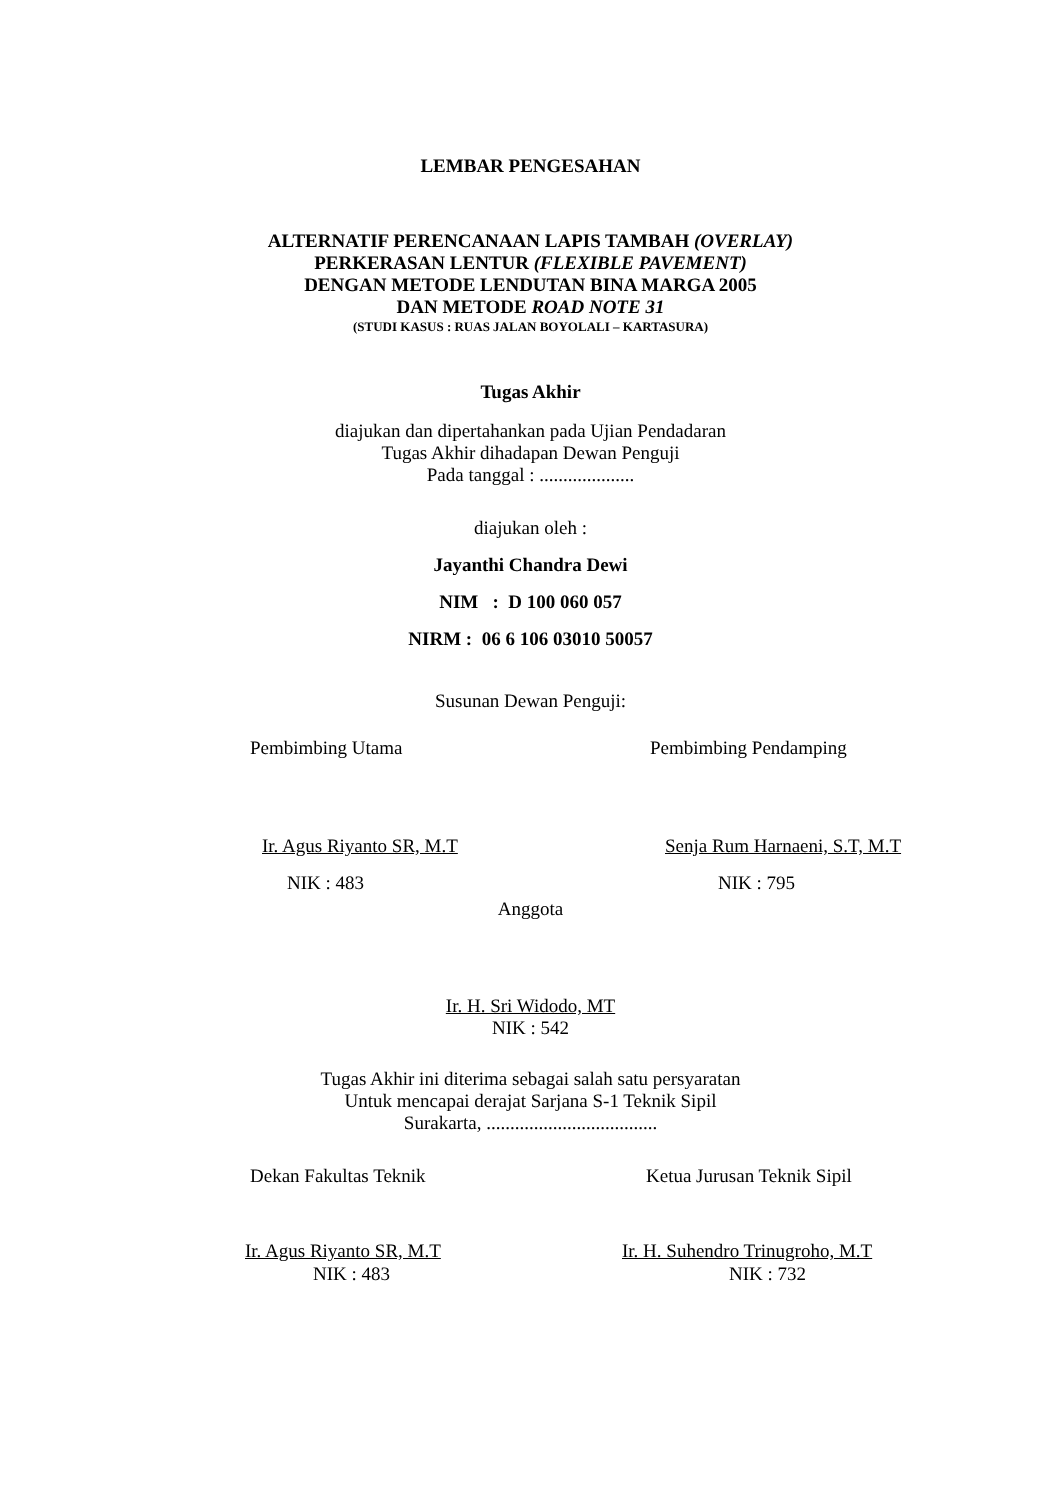LEMBAR PENGESAHAN
ALTERNATIF PERENCANAAN LAPIS TAMBAH (OVERLAY)
PERKERASAN LENTUR (FLEXIBLE PAVEMENT)
DENGAN METODE LENDUTAN BINA MARGA 2005
DAN METODE ROAD NOTE 31
(STUDI KASUS : RUAS JALAN BOYOLALI – KARTASURA)
Tugas Akhir
diajukan dan dipertahankan pada Ujian Pendadaran
Tugas Akhir dihadapan Dewan Penguji
Pada tanggal : ....................
diajukan oleh :
Jayanthi Chandra Dewi
NIM : D 100 060 057
NIRM : 06 6 106 03010 50057
Susunan Dewan Penguji:
Pembimbing Utama Pembimbing Pendamping
Ir. Agus Riyanto SR, M.T Senja Rum Harnaeni, S.T, M.T
NIK : 483 NIK : 795
Anggota
Ir. H. Sri Widodo, MT
NIK : 542
Tugas Akhir ini diterima sebagai salah satu persyaratan
Untuk mencapai derajat Sarjana S-1 Teknik Sipil
Surakarta, ....................................
Dekan Fakultas Teknik Ketua Jurusan Teknik Sipil
Ir. Agus Riyanto SR, M.T Ir. H. Suhendro Trinugroho, M.T
NIK : 483 NIK : 732